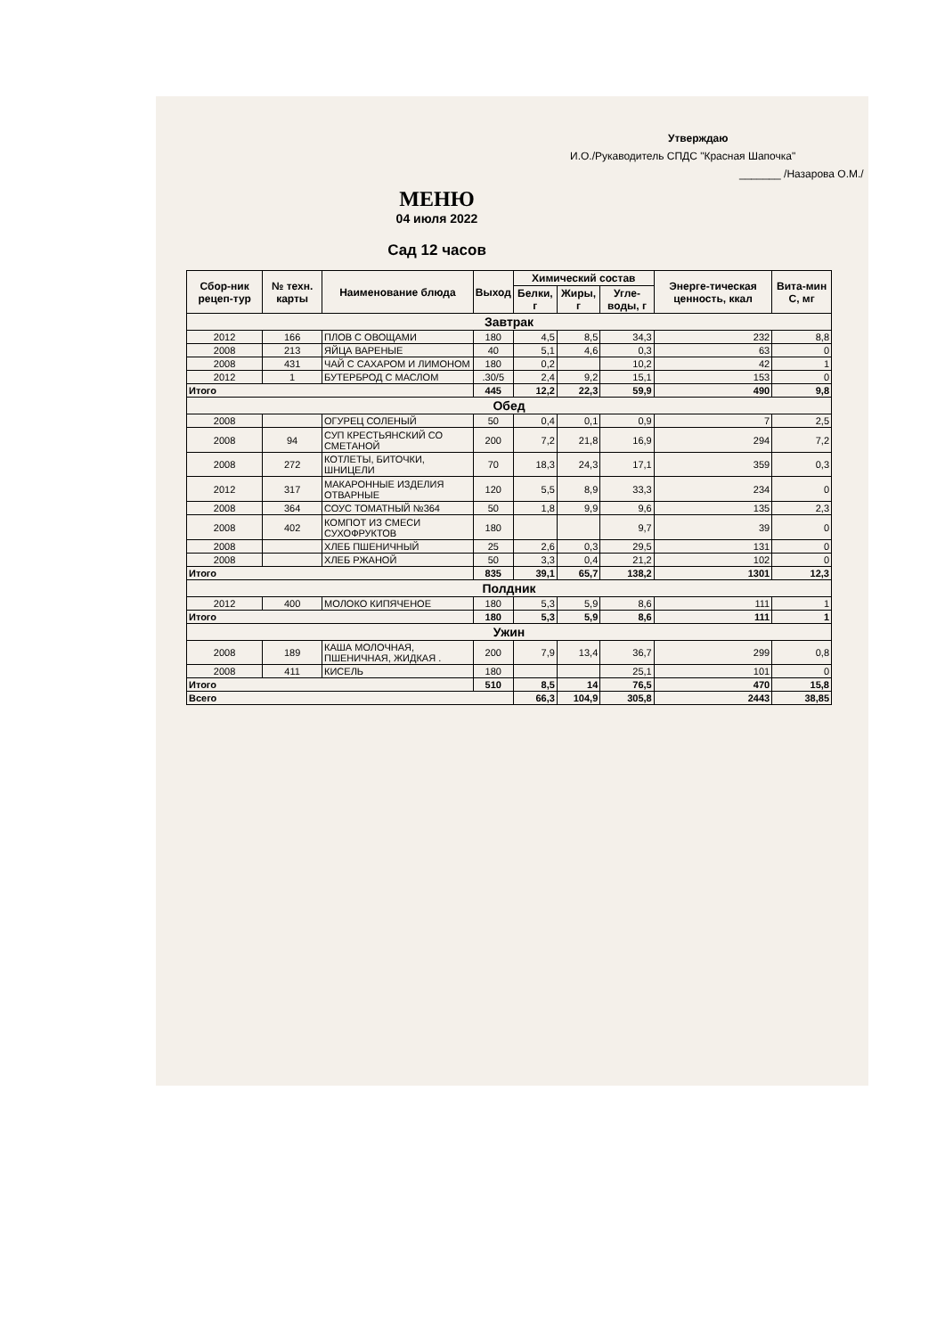Утверждаю
И.О./Рукаводитель СПДС "Красная Шапочка"
_______ /Назарова О.М./
МЕНЮ
04 июля 2022
Сад 12 часов
| Сбор-ник рецеп-тур | № техн. карты | Наименование блюда | Выход | Химический состав | | | Энерге-тическая ценность, ккал | Вита-мин С, мг |
| --- | --- | --- | --- | --- | --- | --- | --- | --- |
| | | | | Белки, г | Жиры, г | Угле-воды, г | | |
| Завтрак | | | | | | | | |
| 2012 | 166 | ПЛОВ С ОВОЩАМИ | 180 | 4,5 | 8,5 | 34,3 | 232 | 8,8 |
| 2008 | 213 | ЯЙЦА ВАРЕНЫЕ | 40 | 5,1 | 4,6 | 0,3 | 63 | 0 |
| 2008 | 431 | ЧАЙ С САХАРОМ И ЛИМОНОМ | 180 | 0,2 | | 10,2 | 42 | 1 |
| 2012 | 1 | БУТЕРБРОД С МАСЛОМ | .30/5 | 2,4 | 9,2 | 15,1 | 153 | 0 |
| Итого | | | 445 | 12,2 | 22,3 | 59,9 | 490 | 9,8 |
| Обед | | | | | | | | |
| 2008 | | ОГУРЕЦ СОЛЕНЫЙ | 50 | 0,4 | 0,1 | 0,9 | 7 | 2,5 |
| 2008 | 94 | СУП КРЕСТЬЯНСКИЙ СО СМЕТАНОЙ | 200 | 7,2 | 21,8 | 16,9 | 294 | 7,2 |
| 2008 | 272 | КОТЛЕТЫ, БИТОЧКИ, ШНИЦЕЛИ | 70 | 18,3 | 24,3 | 17,1 | 359 | 0,3 |
| 2012 | 317 | МАКАРОННЫЕ ИЗДЕЛИЯ ОТВАРНЫЕ | 120 | 5,5 | 8,9 | 33,3 | 234 | 0 |
| 2008 | 364 | СОУС ТОМАТНЫЙ №364 | 50 | 1,8 | 9,9 | 9,6 | 135 | 2,3 |
| 2008 | 402 | КОМПОТ ИЗ СМЕСИ СУХОФРУКТОВ | 180 | | | 9,7 | 39 | 0 |
| 2008 | | ХЛЕБ ПШЕНИЧНЫЙ | 25 | 2,6 | 0,3 | 29,5 | 131 | 0 |
| 2008 | | ХЛЕБ РЖАНОЙ | 50 | 3,3 | 0,4 | 21,2 | 102 | 0 |
| Итого | | | 835 | 39,1 | 65,7 | 138,2 | 1301 | 12,3 |
| Полдник | | | | | | | | |
| 2012 | 400 | МОЛОКО КИПЯЧЕНОЕ | 180 | 5,3 | 5,9 | 8,6 | 111 | 1 |
| Итого | | | 180 | 5,3 | 5,9 | 8,6 | 111 | 1 |
| Ужин | | | | | | | | |
| 2008 | 189 | КАША МОЛОЧНАЯ, ПШЕНИЧНАЯ, ЖИДКАЯ . | 200 | 7,9 | 13,4 | 36,7 | 299 | 0,8 |
| 2008 | 411 | КИСЕЛЬ | 180 | | | 25,1 | 101 | 0 |
| Итого | | | 510 | 8,5 | 14 | 76,5 | 470 | 15,8 |
| Всего | | | | 66,3 | 104,9 | 305,8 | 2443 | 38,85 |